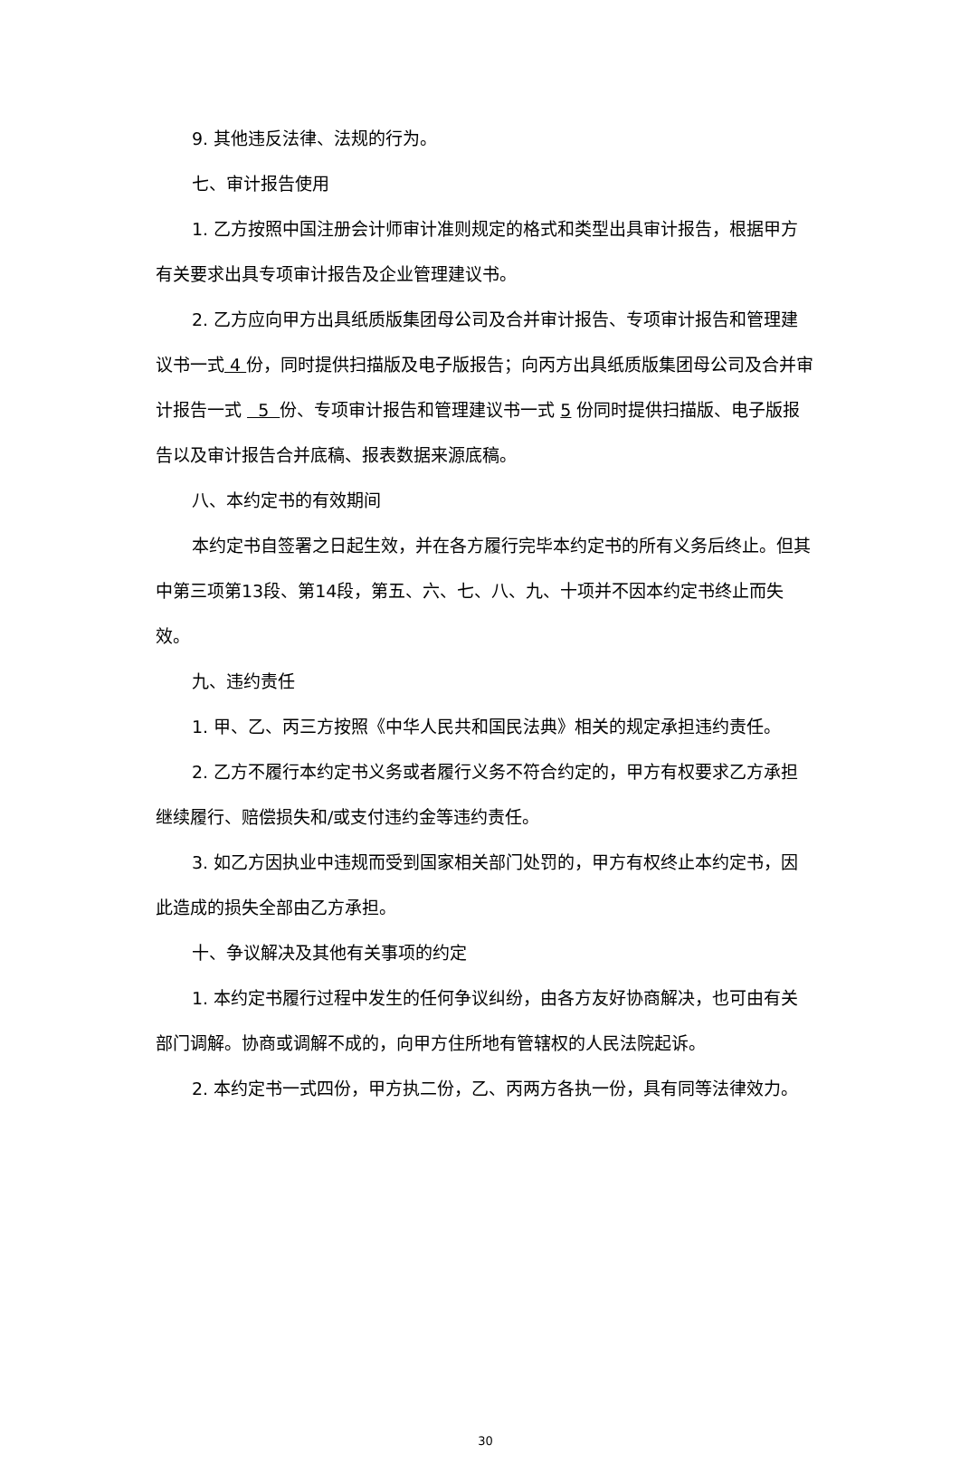9. 其他违反法律、法规的行为。
七、审计报告使用
1. 乙方按照中国注册会计师审计准则规定的格式和类型出具审计报告，根据甲方有关要求出具专项审计报告及企业管理建议书。
2. 乙方应向甲方出具纸质版集团母公司及合并审计报告、专项审计报告和管理建议书一式 4 份，同时提供扫描版及电子版报告；向丙方出具纸质版集团母公司及合并审计报告一式 5 份、专项审计报告和管理建议书一式 5 份同时提供扫描版、电子版报告以及审计报告合并底稿、报表数据来源底稿。
八、本约定书的有效期间
本约定书自签署之日起生效，并在各方履行完毕本约定书的所有义务后终止。但其中第三项第13段、第14段，第五、六、七、八、九、十项并不因本约定书终止而失效。
九、违约责任
1. 甲、乙、丙三方按照《中华人民共和国民法典》相关的规定承担违约责任。
2. 乙方不履行本约定书义务或者履行义务不符合约定的，甲方有权要求乙方承担继续履行、赔偿损失和/或支付违约金等违约责任。
3. 如乙方因执业中违规而受到国家相关部门处罚的，甲方有权终止本约定书，因此造成的损失全部由乙方承担。
十、争议解决及其他有关事项的约定
1. 本约定书履行过程中发生的任何争议纠纷，由各方友好协商解决，也可由有关部门调解。协商或调解不成的，向甲方住所地有管辖权的人民法院起诉。
2. 本约定书一式四份，甲方执二份，乙、丙两方各执一份，具有同等法律效力。
30